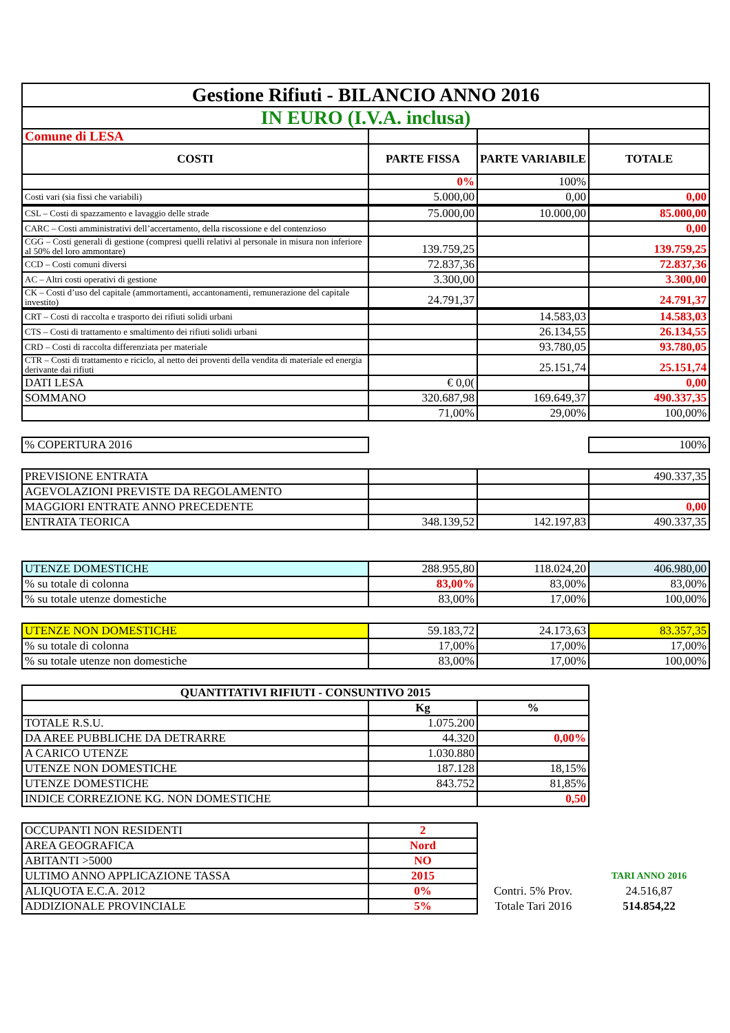| Gestione Rifiuti - BILANCIO ANNO 2016 | | | |
| IN EURO (I.V.A. inclusa) | | | |
| Comune di LESA | | | |
| COSTI | PARTE FISSA | PARTE VARIABILE | TOTALE |
| | 0% | 100% | |
| Costi vari (sia fissi che variabili) | 5.000,00 | 0,00 | 0,00 |
| CSL – Costi di spazzamento e lavaggio delle strade | 75.000,00 | 10.000,00 | 85.000,00 |
| CARC – Costi amministrativi dell’accertamento, della riscossione e del contenzioso | | | 0,00 |
| CGG – Costi generali di gestione (compresi quelli relativi al personale in misura non inferiore al 50% del loro ammontare) | 139.759,25 | | 139.759,25 |
| CCD – Costi comuni diversi | 72.837,36 | | 72.837,36 |
| AC – Altri costi operativi di gestione | 3.300,00 | | 3.300,00 |
| CK – Costi d’uso del capitale (ammortamenti, accantonamenti, remunerazione del capitale investito) | 24.791,37 | | 24.791,37 |
| CRT – Costi di raccolta e trasporto dei rifiuti solidi urbani | | 14.583,03 | 14.583,03 |
| CTS – Costi di trattamento e smaltimento dei rifiuti solidi urbani | | 26.134,55 | 26.134,55 |
| CRD – Costi di raccolta differenziata per materiale | | 93.780,05 | 93.780,05 |
| CTR – Costi di trattamento e riciclo, al netto dei proventi della vendita di materiale ed energia derivante dai rifiuti | | 25.151,74 | 25.151,74 |
| DATI LESA | € 0,0( | | 0,00 |
| SOMMANO | 320.687,98 | 169.649,37 | 490.337,35 |
| | 71,00% | 29,00% | 100,00% |
| % COPERTURA 2016 | | | 100% |
| PREVISIONE ENTRATA | | | 490.337,35 |
| AGEVOLAZIONI PREVISTE DA REGOLAMENTO | | | |
| MAGGIORI ENTRATE ANNO PRECEDENTE | | | 0,00 |
| ENTRATA TEORICA | 348.139,52 | 142.197,83 | 490.337,35 |
| UTENZE DOMESTICHE | 288.955,80 | 118.024,20 | 406.980,00 |
| % su totale di colonna | 83,00% | 83,00% | 83,00% |
| % su totale utenze domestiche | 83,00% | 17,00% | 100,00% |
| UTENZE NON DOMESTICHE | 59.183,72 | 24.173,63 | 83.357,35 |
| % su totale di colonna | 17,00% | 17,00% | 17,00% |
| % su totale utenze non domestiche | 83,00% | 17,00% | 100,00% |
| QUANTITATIVI RIFIUTI - CONSUNTIVO 2015 | | |
| --- | --- | --- |
| | Kg | % |
| TOTALE R.S.U. | 1.075.200 | |
| DA AREE PUBBLICHE DA DETRARRE | 44.320 | 0,00% |
| A CARICO UTENZE | 1.030.880 | |
| UTENZE NON DOMESTICHE | 187.128 | 18,15% |
| UTENZE DOMESTICHE | 843.752 | 81,85% |
| INDICE CORREZIONE KG. NON DOMESTICHE | | 0,50 |
| OCCUPANTI NON RESIDENTI | 2 | | |
| AREA GEOGRAFICA | Nord | | |
| ABITANTI >5000 | NO | | |
| ULTIMO ANNO APPLICAZIONE TASSA | 2015 | | TARI ANNO 2016 |
| ALIQUOTA E.C.A. 2012 | 0% | Contri. 5% Prov. | 24.516,87 |
| ADDIZIONALE PROVINCIALE | 5% | Totale Tari 2016 | 514.854,22 |